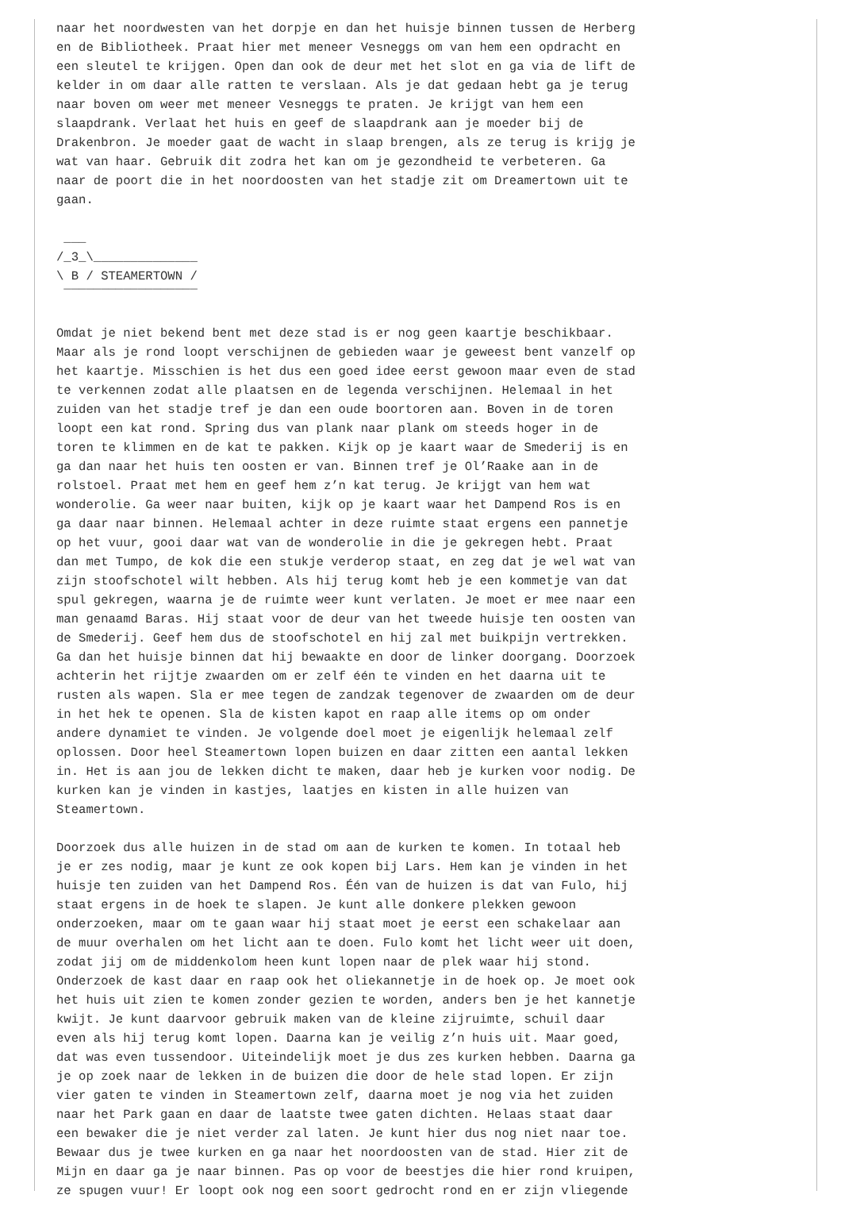naar het noordwesten van het dorpje en dan het huisje binnen tussen de Herberg
en de Bibliotheek. Praat hier met meneer Vesneggs om van hem een opdracht en
een sleutel te krijgen. Open dan ook de deur met het slot en ga via de lift de
kelder in om daar alle ratten te verslaan. Als je dat gedaan hebt ga je terug
naar boven om weer met meneer Vesneggs te praten. Je krijgt van hem een
slaapdrank. Verlaat het huis en geef de slaapdrank aan je moeder bij de
Drakenbron. Je moeder gaat de wacht in slaap brengen, als ze terug is krijg je
wat van haar. Gebruik dit zodra het kan om je gezondheid te verbeteren. Ga
naar de poort die in het noordoosten van het stadje zit om Dreamertown uit te
gaan.

 ___
/_3_\______________
\ B / STEAMERTOWN /
 ¯¯¯¯¯¯¯¯¯¯¯¯¯¯¯¯¯¯

Omdat je niet bekend bent met deze stad is er nog geen kaartje beschikbaar.
Maar als je rond loopt verschijnen de gebieden waar je geweest bent vanzelf op
het kaartje. Misschien is het dus een goed idee eerst gewoon maar even de stad
te verkennen zodat alle plaatsen en de legenda verschijnen. Helemaal in het
zuiden van het stadje tref je dan een oude boortoren aan. Boven in de toren
loopt een kat rond. Spring dus van plank naar plank om steeds hoger in de
toren te klimmen en de kat te pakken. Kijk op je kaart waar de Smederij is en
ga dan naar het huis ten oosten er van. Binnen tref je Ol’Raake aan in de
rolstoel. Praat met hem en geef hem z’n kat terug. Je krijgt van hem wat
wonderolie. Ga weer naar buiten, kijk op je kaart waar het Dampend Ros is en
ga daar naar binnen. Helemaal achter in deze ruimte staat ergens een pannetje
op het vuur, gooi daar wat van de wonderolie in die je gekregen hebt. Praat
dan met Tumpo, de kok die een stukje verderop staat, en zeg dat je wel wat van
zijn stoofschotel wilt hebben. Als hij terug komt heb je een kommetje van dat
spul gekregen, waarna je de ruimte weer kunt verlaten. Je moet er mee naar een
man genaamd Baras. Hij staat voor de deur van het tweede huisje ten oosten van
de Smederij. Geef hem dus de stoofschotel en hij zal met buikpijn vertrekken.
Ga dan het huisje binnen dat hij bewaakte en door de linker doorgang. Doorzoek
achterin het rijtje zwaarden om er zelf één te vinden en het daarna uit te
rusten als wapen. Sla er mee tegen de zandzak tegenover de zwaarden om de deur
in het hek te openen. Sla de kisten kapot en raap alle items op om onder
andere dynamiet te vinden. Je volgende doel moet je eigenlijk helemaal zelf
oplossen. Door heel Steamertown lopen buizen en daar zitten een aantal lekken
in. Het is aan jou de lekken dicht te maken, daar heb je kurken voor nodig. De
kurken kan je vinden in kastjes, laatjes en kisten in alle huizen van
Steamertown.

Doorzoek dus alle huizen in de stad om aan de kurken te komen. In totaal heb
je er zes nodig, maar je kunt ze ook kopen bij Lars. Hem kan je vinden in het
huisje ten zuiden van het Dampend Ros. Één van de huizen is dat van Fulo, hij
staat ergens in de hoek te slapen. Je kunt alle donkere plekken gewoon
onderzoeken, maar om te gaan waar hij staat moet je eerst een schakelaar aan
de muur overhalen om het licht aan te doen. Fulo komt het licht weer uit doen,
zodat jij om de middenkolom heen kunt lopen naar de plek waar hij stond.
Onderzoek de kast daar en raap ook het oliekannetje in de hoek op. Je moet ook
het huis uit zien te komen zonder gezien te worden, anders ben je het kannetje
kwijt. Je kunt daarvoor gebruik maken van de kleine zijruimte, schuil daar
even als hij terug komt lopen. Daarna kan je veilig z’n huis uit. Maar goed,
dat was even tussendoor. Uiteindelijk moet je dus zes kurken hebben. Daarna ga
je op zoek naar de lekken in de buizen die door de hele stad lopen. Er zijn
vier gaten te vinden in Steamertown zelf, daarna moet je nog via het zuiden
naar het Park gaan en daar de laatste twee gaten dichten. Helaas staat daar
een bewaker die je niet verder zal laten. Je kunt hier dus nog niet naar toe.
Bewaar dus je twee kurken en ga naar het noordoosten van de stad. Hier zit de
Mijn en daar ga je naar binnen. Pas op voor de beestjes die hier rond kruipen,
ze spugen vuur! Er loopt ook nog een soort gedrocht rond en er zijn vliegende